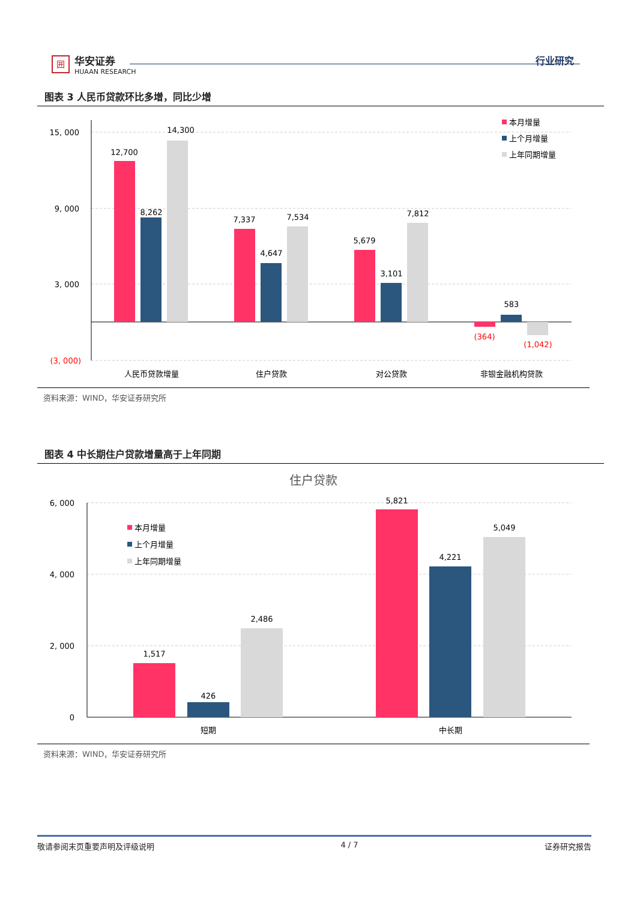囲
华安证券
HUAAN RESEARCH
行业研究
图表 3 人民币贷款环比多增，同比少增
15, 000
9, 000
3, 000
(3, 000)
12,700
8,262
14,300
7,337
4,647
7,534
5,679
3,101
7,812
(364)
583
(1,042)
人民币贷款增量
住户贷款
对公贷款
非银金融机构贷款
本月增量
上个月增量
上年同期增量
资料来源：WIND，华安证券研究所
图表 4 中长期住户贷款增量高于上年同期
住户贷款
6, 000
4, 000
2, 000
0
1,517
426
2,486
5,821
4,221
5,049
短期
中长期
本月增量
上个月增量
上年同期增量
资料来源：WIND，华安证券研究所
敬请参阅末页重要声明及评级说明 4 / 7 证券研究报告